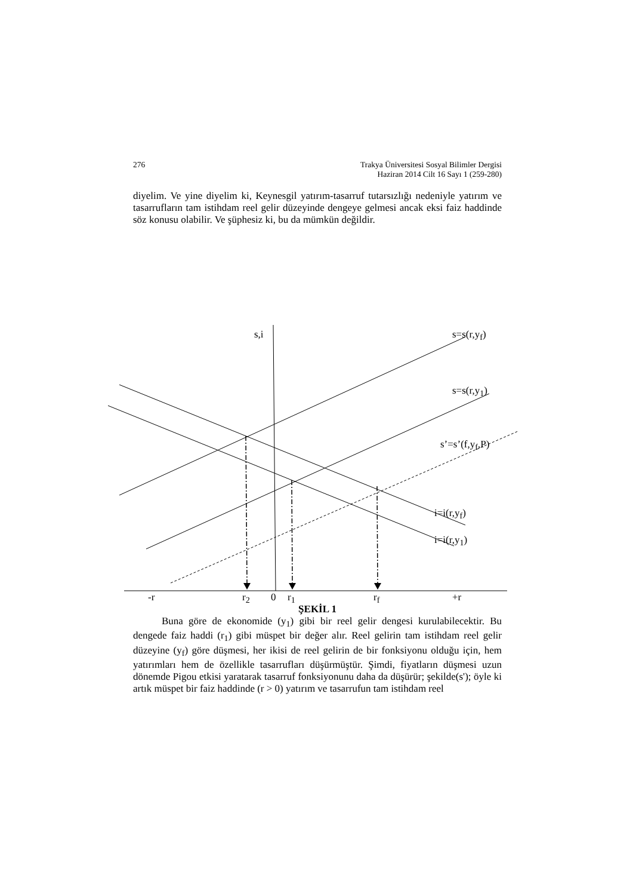276 Trakya Üniversitesi Sosyal Bilimler Dergisi
Haziran 2014 Cilt 16 Sayı 1 (259-280)
diyelim. Ve yine diyelim ki, Keynesgil yatırım-tasarruf tutarsızlığı nedeniyle yatırım ve tasarrufların tam istihdam reel gelir düzeyinde dengeye gelmesi ancak eksi faiz haddinde söz konusu olabilir. Ve şüphesiz ki, bu da mümkün değildir.
s,i s=s(r,y<sub>f</sub>)
s=s(r,y<sub>1</sub>)
s’=s’(f,y<sub>f</sub>,P)
i=i(r,y<sub>f</sub>)
i=i(r,y<sub>1</sub>)
-r r<sub>2</sub> 0 r<sub>1</sub> r<sub>f</sub> +r
ŞEKİL 1
Buna göre de ekonomide (y<sub>1</sub>) gibi bir reel gelir dengesi kurulabilecektir. Bu dengede faiz haddi (r<sub>1</sub>) gibi müspet bir değer alır. Reel gelirin tam istihdam reel gelir düzeyine (y<sub>f</sub>) göre düşmesi, her ikisi de reel gelirin de bir fonksiyonu olduğu için, hem yatırımları hem de özellikle tasarrufları düşürmüştür. Şimdi, fiyatların düşmesi uzun dönemde Pigou etkisi yaratarak tasarruf fonksiyonunu daha da düşürür; şekilde(s'); öyle ki artık müspet bir faiz haddinde (r > 0) yatırım ve tasarrufun tam istihdam reel